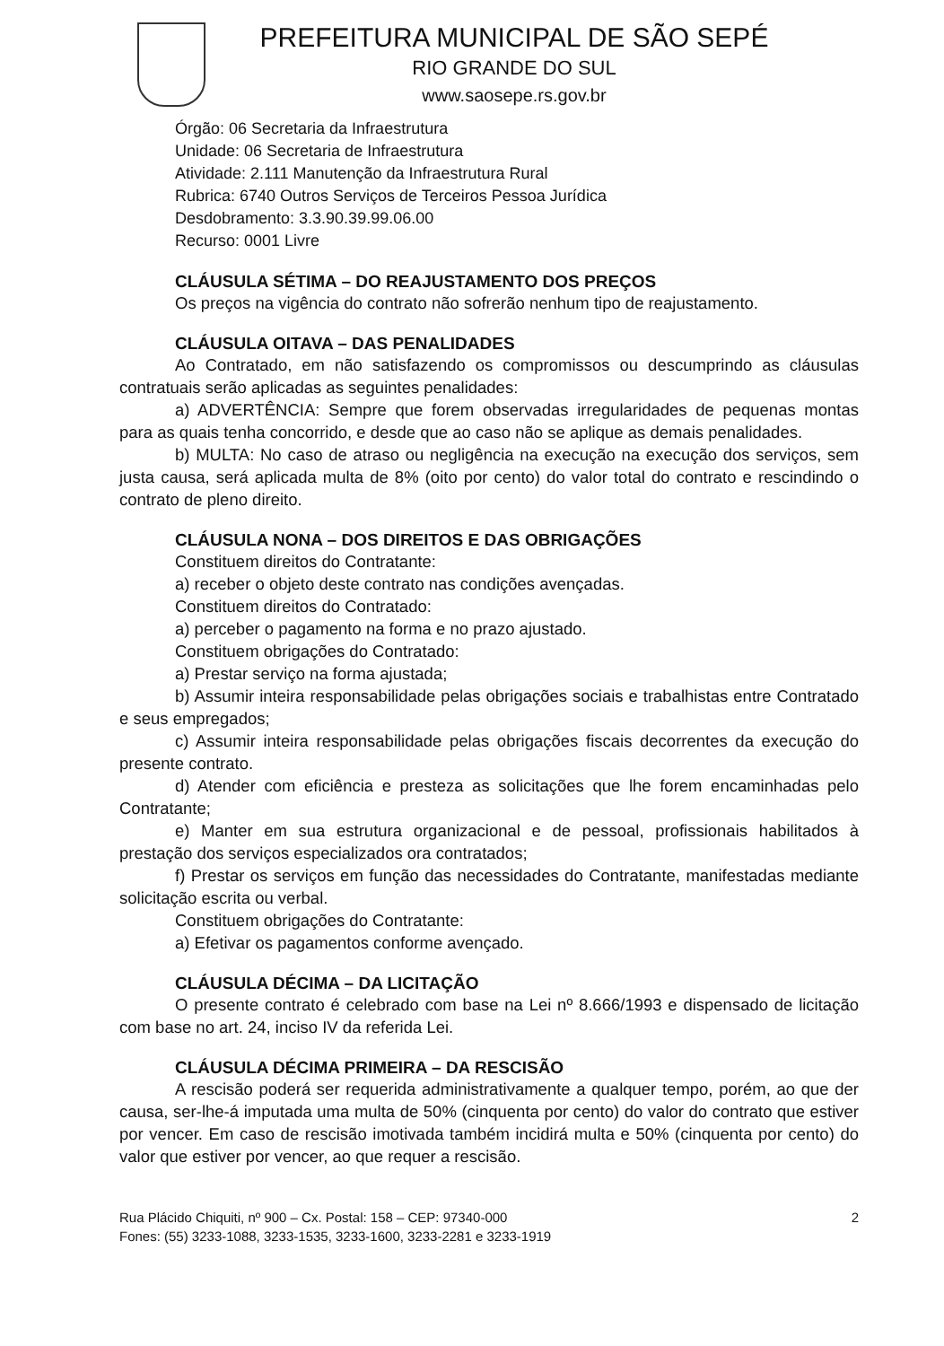PREFEITURA MUNICIPAL DE SÃO SEPÉ
RIO GRANDE DO SUL
www.saosepe.rs.gov.br
Órgão: 06 Secretaria da Infraestrutura
Unidade: 06 Secretaria de Infraestrutura
Atividade: 2.111 Manutenção da Infraestrutura Rural
Rubrica: 6740 Outros Serviços de Terceiros Pessoa Jurídica
Desdobramento: 3.3.90.39.99.06.00
Recurso: 0001 Livre
CLÁUSULA SÉTIMA – DO REAJUSTAMENTO DOS PREÇOS
Os preços na vigência do contrato não sofrerão nenhum tipo de reajustamento.
CLÁUSULA OITAVA – DAS PENALIDADES
Ao Contratado, em não satisfazendo os compromissos ou descumprindo as cláusulas contratuais serão aplicadas as seguintes penalidades:
a) ADVERTÊNCIA: Sempre que forem observadas irregularidades de pequenas montas para as quais tenha concorrido, e desde que ao caso não se aplique as demais penalidades.
b) MULTA: No caso de atraso ou negligência na execução na execução dos serviços, sem justa causa, será aplicada multa de 8% (oito por cento) do valor total do contrato e rescindindo o contrato de pleno direito.
CLÁUSULA NONA – DOS DIREITOS E DAS OBRIGAÇÕES
Constituem direitos do Contratante:
a) receber o objeto deste contrato nas condições avençadas.
Constituem direitos do Contratado:
a) perceber o pagamento na forma e no prazo ajustado.
Constituem obrigações do Contratado:
a) Prestar serviço na forma ajustada;
b) Assumir inteira responsabilidade pelas obrigações sociais e trabalhistas entre Contratado e seus empregados;
c) Assumir inteira responsabilidade pelas obrigações fiscais decorrentes da execução do presente contrato.
d) Atender com eficiência e presteza as solicitações que lhe forem encaminhadas pelo Contratante;
e) Manter em sua estrutura organizacional e de pessoal, profissionais habilitados à prestação dos serviços especializados ora contratados;
f) Prestar os serviços em função das necessidades do Contratante, manifestadas mediante solicitação escrita ou verbal.
Constituem obrigações do Contratante:
a) Efetivar os pagamentos conforme avençado.
CLÁUSULA DÉCIMA – DA LICITAÇÃO
O presente contrato é celebrado com base na Lei nº 8.666/1993 e dispensado de licitação com base no art. 24, inciso IV da referida Lei.
CLÁUSULA DÉCIMA PRIMEIRA – DA RESCISÃO
A rescisão poderá ser requerida administrativamente a qualquer tempo, porém, ao que der causa, ser-lhe-á imputada uma multa de 50% (cinquenta por cento) do valor do contrato que estiver por vencer. Em caso de rescisão imotivada também incidirá multa e 50% (cinquenta por cento) do valor que estiver por vencer, ao que requer a rescisão.
Rua Plácido Chiquiti, nº 900 – Cx. Postal: 158 – CEP: 97340-000
Fones: (55) 3233-1088, 3233-1535, 3233-1600, 3233-2281 e 3233-1919
2